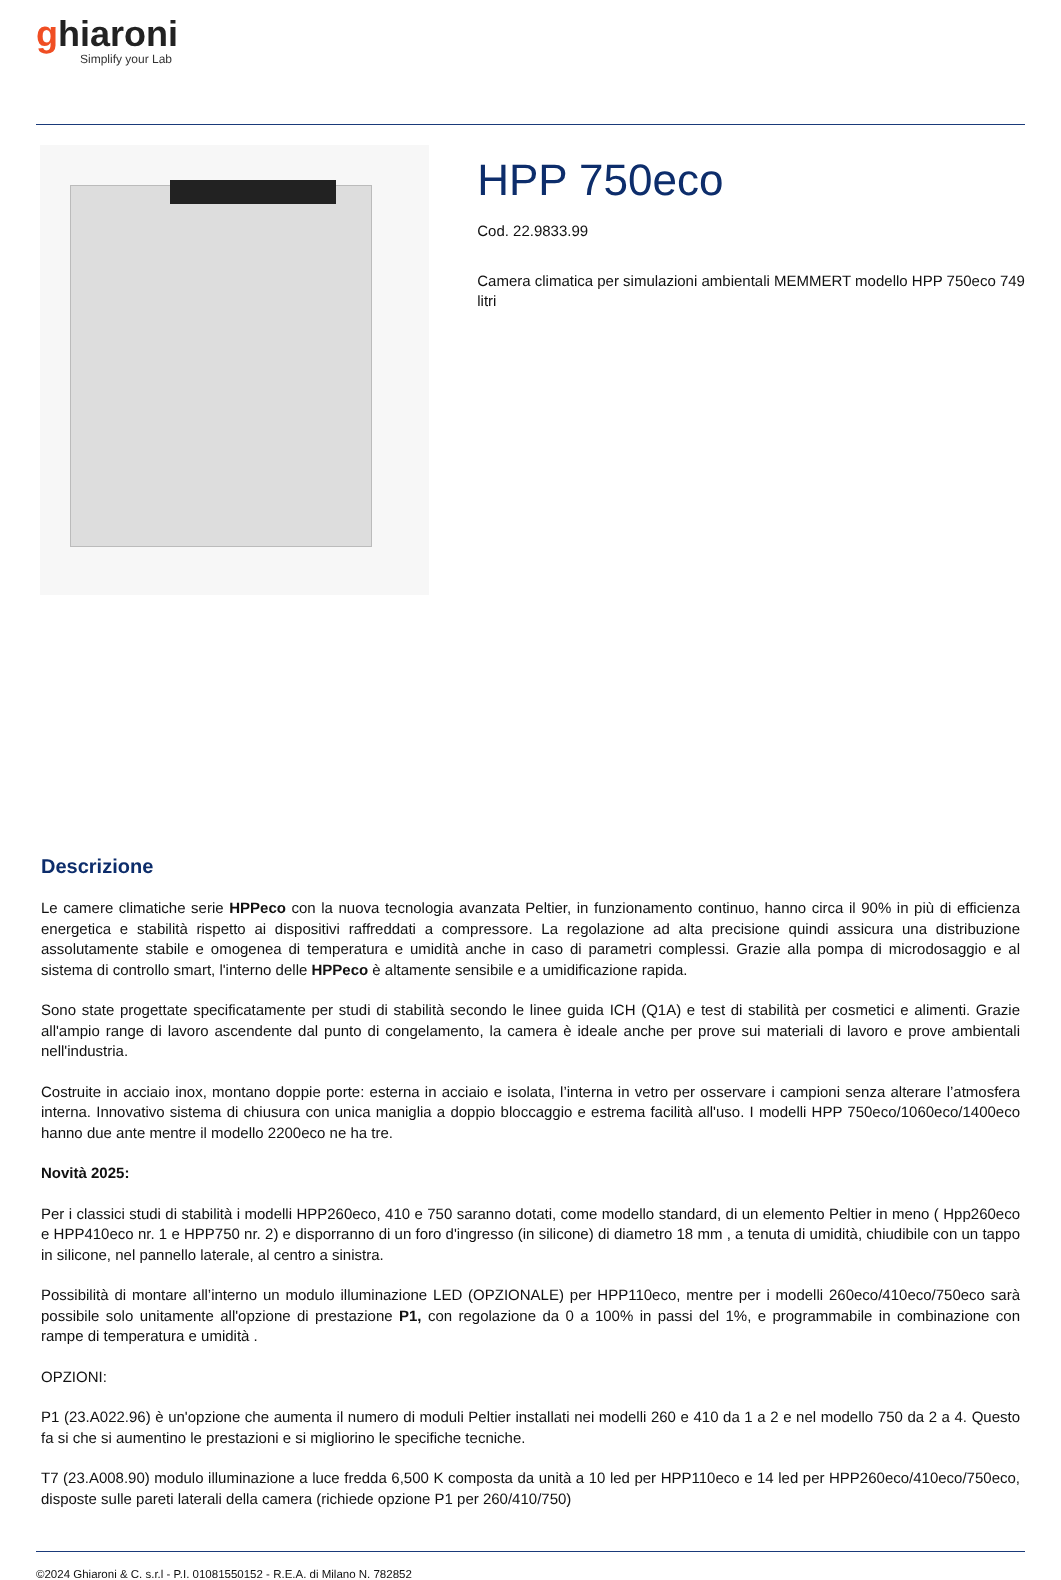ghiaroni
Simplify your Lab
HPP 750eco
Cod. 22.9833.99
Camera climatica per simulazioni ambientali MEMMERT modello HPP 750eco 749 litri
Descrizione
Le camere climatiche serie HPPeco con la nuova tecnologia avanzata Peltier, in funzionamento continuo, hanno circa il 90% in più di efficienza energetica e stabilità rispetto ai dispositivi raffreddati a compressore. La regolazione ad alta precisione quindi assicura una distribuzione assolutamente stabile e omogenea di temperatura e umidità anche in caso di parametri complessi. Grazie alla pompa di microdosaggio e al sistema di controllo smart, l'interno delle HPPeco è altamente sensibile e a umidificazione rapida.
Sono state progettate specificatamente per studi di stabilità secondo le linee guida ICH (Q1A) e test di stabilità per cosmetici e alimenti. Grazie all'ampio range di lavoro ascendente dal punto di congelamento, la camera è ideale anche per prove sui materiali di lavoro e prove ambientali nell'industria.
Costruite in acciaio inox, montano doppie porte: esterna in acciaio e isolata, l’interna in vetro per osservare i campioni senza alterare l’atmosfera interna. Innovativo sistema di chiusura con unica maniglia a doppio bloccaggio e estrema facilità all'uso. I modelli HPP 750eco/1060eco/1400eco hanno due ante mentre il modello 2200eco ne ha tre.
Novità 2025:
Per i classici studi di stabilità i modelli HPP260eco, 410 e 750 saranno dotati, come modello standard, di un elemento Peltier in meno ( Hpp260eco e HPP410eco nr. 1 e HPP750 nr. 2) e disporranno di un foro d'ingresso (in silicone) di diametro 18 mm , a tenuta di umidità, chiudibile con un tappo in silicone, nel pannello laterale, al centro a sinistra.
Possibilità di montare all’interno un modulo illuminazione LED (OPZIONALE) per HPP110eco, mentre per i modelli 260eco/410eco/750eco sarà possibile solo unitamente all'opzione di prestazione P1, con regolazione da 0 a 100% in passi del 1%, e programmabile in combinazione con rampe di temperatura e umidità .
OPZIONI:
P1 (23.A022.96) è un'opzione che aumenta il numero di moduli Peltier installati nei modelli 260 e 410 da 1 a 2 e nel modello 750 da 2 a 4. Questo fa si che si aumentino le prestazioni e si migliorino le specifiche tecniche.
T7 (23.A008.90) modulo illuminazione a luce fredda 6,500 K composta da unità a 10 led per HPP110eco e 14 led per HPP260eco/410eco/750eco, disposte sulle pareti laterali della camera (richiede opzione P1 per 260/410/750)
©2024 Ghiaroni & C. s.r.l - P.I. 01081550152 - R.E.A. di Milano N. 782852